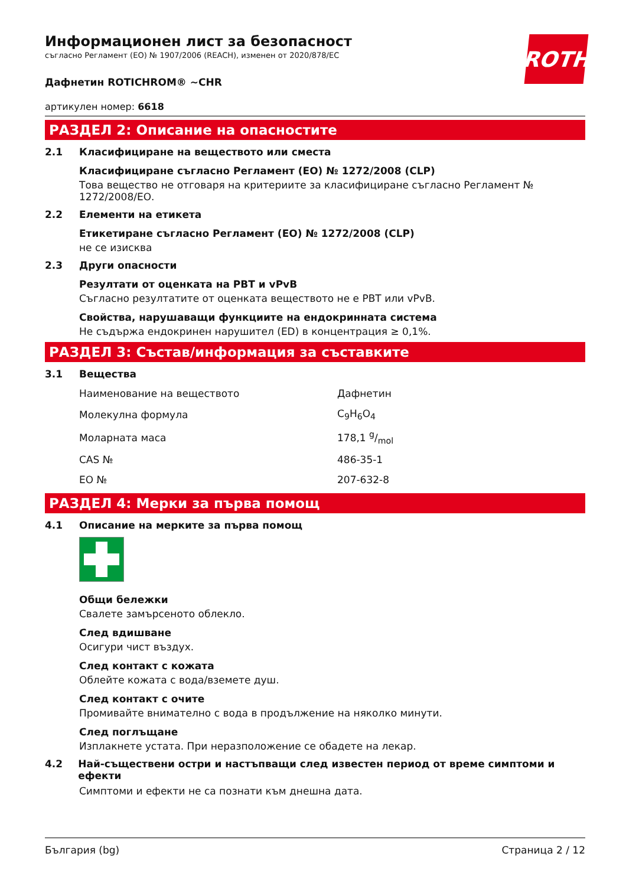ROTH
Информационен лист за безопасност
съгласно Регламент (ЕО) № 1907/2006 (REACH), изменен от 2020/878/ЕС
Дафнетин ROTICHROM® ~CHR
артикулен номер: 6618
РАЗДЕЛ 2: Описание на опасностите
2.1 Класифициране на веществото или сместа
Класифициране съгласно Регламент (ЕО) № 1272/2008 (CLP)
Това вещество не отговаря на критериите за класифициране съгласно Регламент № 1272/2008/ЕО.
2.2 Елементи на етикета
Етикетиране съгласно Регламент (ЕО) № 1272/2008 (CLP)
не се изисква
2.3 Други опасности
Резултати от оценката на PBT и vPvB
Съгласно резултатите от оценката веществото не е PBT или vPvB.
Свойства, нарушаващи функциите на ендокринната система
Не съдържа ендокринен нарушител (ED) в концентрация ≥ 0,1%.
РАЗДЕЛ 3: Състав/информация за съставките
3.1 Вещества
| Наименование на веществото | Дафнетин |
| Молекулна формула | C<sub>9</sub>H<sub>6</sub>O<sub>4</sub> |
| Моларната маса | 178,1 g/mol |
| CAS № | 486-35-1 |
| ЕО № | 207-632-8 |
РАЗДЕЛ 4: Мерки за първа помощ
4.1 Описание на мерките за първа помощ
Общи бележки
Свалете замърсеното облекло.
След вдишване
Осигури чист въздух.
След контакт с кожата
Облейте кожата с вода/вземете душ.
След контакт с очите
Промивайте внимателно с вода в продължение на няколко минути.
След поглъщане
Изплакнете устата. При неразположение се обадете на лекар.
4.2 Най-съществени остри и настъпващи след известен период от време симптоми и ефекти
Симптоми и ефекти не са познати към днешна дата.
България (bg) Страница 2 / 12